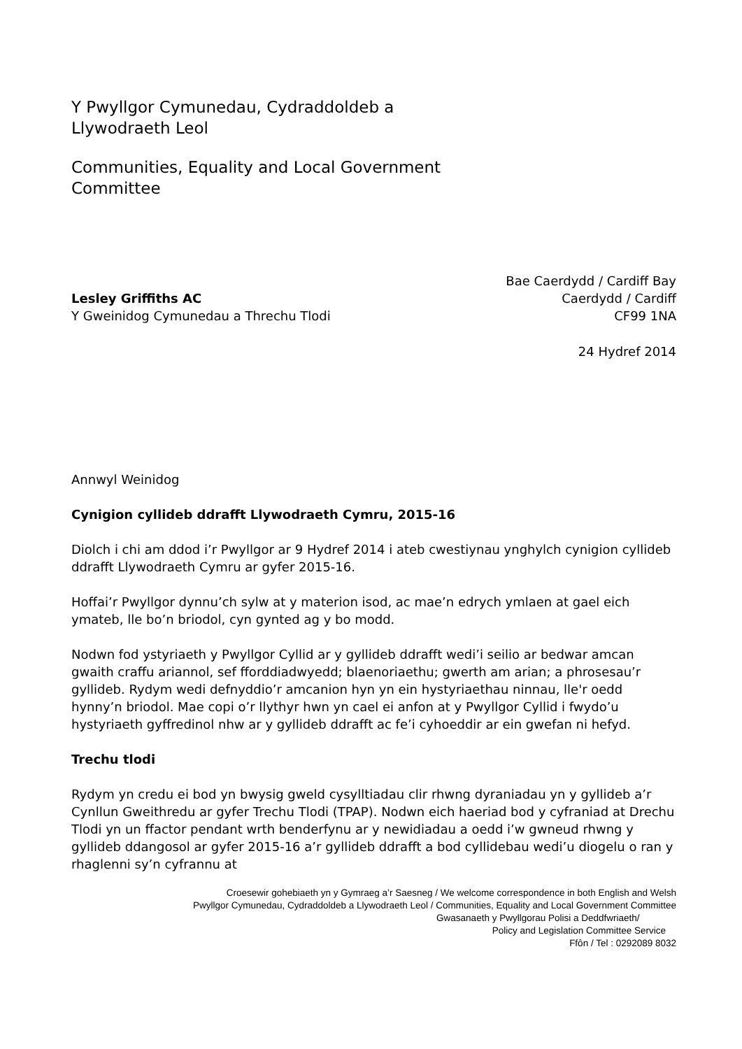Y Pwyllgor Cymunedau, Cydraddoldeb a
Llywodraeth Leol
Communities, Equality and Local Government
Committee
Lesley Griffiths AC
Y Gweinidog Cymunedau a Threchu Tlodi
Bae Caerdydd / Cardiff Bay
Caerdydd / Cardiff
CF99 1NA
24 Hydref 2014
Annwyl Weinidog
Cynigion cyllideb ddrafft Llywodraeth Cymru, 2015-16
Diolch i chi am ddod i’r Pwyllgor ar 9 Hydref 2014 i ateb cwestiynau ynghylch cynigion cyllideb ddrafft Llywodraeth Cymru ar gyfer 2015-16.
Hoffai’r Pwyllgor dynnu’ch sylw at y materion isod, ac mae’n edrych ymlaen at gael eich ymateb, lle bo’n briodol, cyn gynted ag y bo modd.
Nodwn fod ystyriaeth y Pwyllgor Cyllid ar y gyllideb ddrafft wedi’i seilio ar bedwar amcan gwaith craffu ariannol, sef fforddiadwyedd; blaenoriaethu; gwerth am arian; a phrosesau’r gyllideb. Rydym wedi defnyddio’r amcanion hyn yn ein hystyriaethau ninnau, lle'r oedd hynny’n briodol. Mae copi o’r llythyr hwn yn cael ei anfon at y Pwyllgor Cyllid i fwydo’u hystyriaeth gyffredinol nhw ar y gyllideb ddrafft ac fe’i cyhoeddir ar ein gwefan ni hefyd.
Trechu tlodi
Rydym yn credu ei bod yn bwysig gweld cysylltiadau clir rhwng dyraniadau yn y gyllideb a’r Cynllun Gweithredu ar gyfer Trechu Tlodi (TPAP). Nodwn eich haeriad bod y cyfraniad at Drechu Tlodi yn un ffactor pendant wrth benderfynu ar y newidiadau a oedd i’w gwneud rhwng y gyllideb ddangosol ar gyfer 2015-16 a’r gyllideb ddrafft a bod cyllidebau wedi’u diogelu o ran y rhaglenni sy’n cyfrannu at
Croesewir gohebiaeth yn y Gymraeg a’r Saesneg / We welcome correspondence in both English and Welsh
Pwyllgor Cymunedau, Cydraddoldeb a Llywodraeth Leol / Communities, Equality and Local Government Committee
Gwasanaeth y Pwyllgorau Polisi a Deddfwriaeth/
Policy and Legislation Committee Service
Ffôn / Tel : 0292089 8032